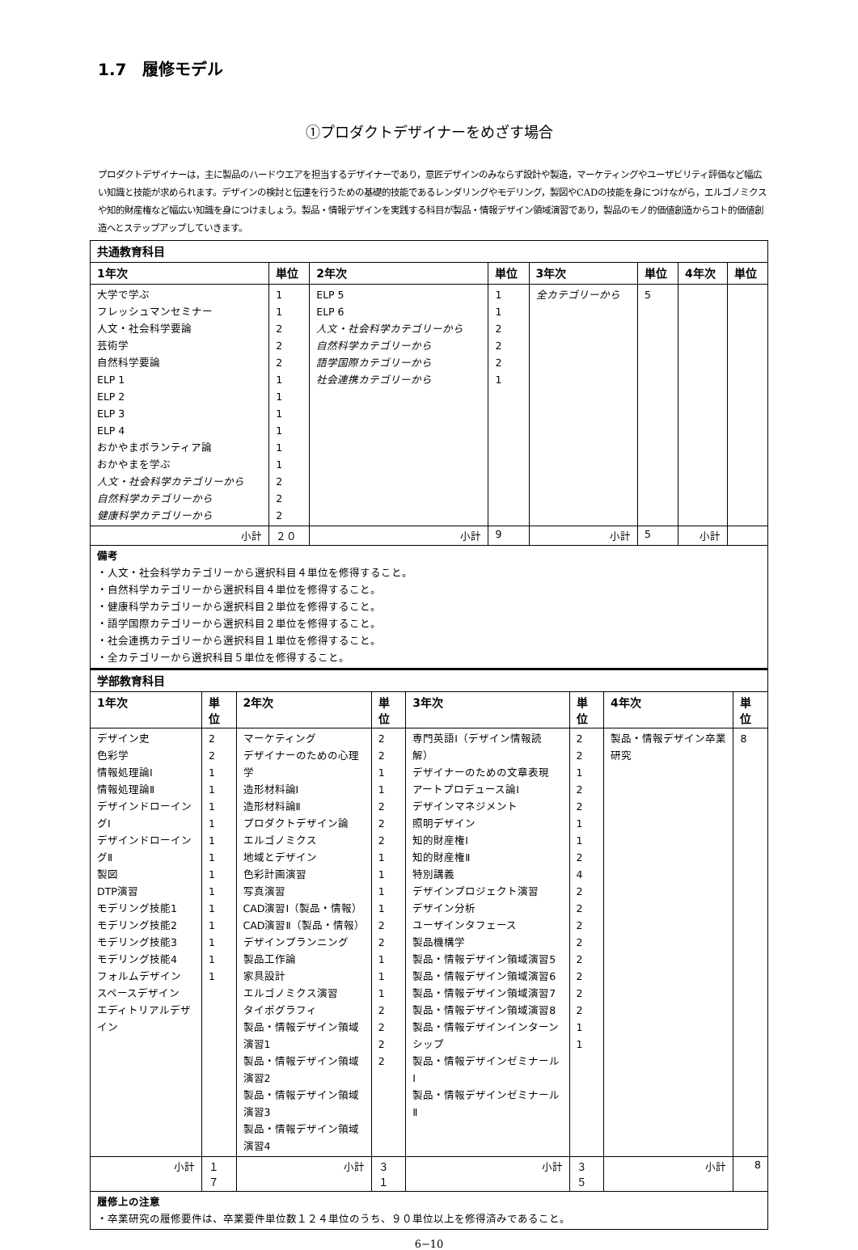1.7　履修モデル
①プロダクトデザイナーをめざす場合
プロダクトデザイナーは，主に製品のハードウエアを担当するデザイナーであり，意匠デザインのみならず設計や製造，マーケティングやユーザビリティ評価など幅広い知識と技能が求められます。デザインの検討と伝達を行うための基礎的技能であるレンダリングやモデリング，製図やCADの技能を身につけながら，エルゴノミクスや知的財産権など幅広い知識を身につけましょう。製品・情報デザインを実践する科目が製品・情報デザイン領域演習であり，製品のモノ的価値創造からコト的価値創造へとステップアップしていきます。
| 共通教育科目 | | | | | | | |
| --- | --- | --- | --- | --- | --- | --- | --- |
| 1年次 | 単位 | 2年次 | 単位 | 3年次 | 単位 | 4年次 | 単位 |
| 大学で学ぶ フレッシュマンセミナー 人文・社会科学要論 芸術学 自然科学要論 ELP 1 ELP 2 ELP 3 ELP 4 おかやまボランティア論 おかやまを学ぶ 人文・社会科学カテゴリーから 自然科学カテゴリーから 健康科学カテゴリーから | 1 1 2 2 2 1 1 1 1 1 1 2 2 2 | ELP 5 ELP 6 人文・社会科学カテゴリーから 自然科学カテゴリーから 語学国際カテゴリーから 社会連携カテゴリーから | 1 1 2 2 2 1 | 全カテゴリーから | 5 | | |
| 小計 | ２０ | 小計 | 9 | 小計 | 5 | 小計 | |
| 備考 ・人文・社会科学カテゴリーから選択科目４単位を修得すること。 ・自然科学カテゴリーから選択科目４単位を修得すること。 ・健康科学カテゴリーから選択科目２単位を修得すること。 ・語学国際カテゴリーから選択科目２単位を修得すること。 ・社会連携カテゴリーから選択科目１単位を修得すること。 ・全カテゴリーから選択科目５単位を修得すること。 | | | | | | | |
| 学部教育科目 | | | | | | | |
| --- | --- | --- | --- | --- | --- | --- | --- |
| 1年次 | 単位 | 2年次 | 単位 | 3年次 | 単位 | 4年次 | 単位 |
| デザイン史 色彩学 情報処理論Ⅰ 情報処理論Ⅱ デザインドローイングⅠ デザインドローイングⅡ 製図 DTP演習 モデリング技能1 モデリング技能2 モデリング技能3 モデリング技能4 フォルムデザイン スペースデザイン エディトリアルデザイン | 2 2 1 1 1 1 1 1 1 1 1 1 1 1 1 | マーケティング デザイナーのための心理学 造形材料論Ⅰ 造形材料論Ⅱ プロダクトデザイン論 エルゴノミクス 地域とデザイン 色彩計画演習 写真演習 CAD演習Ⅰ（製品・情報） CAD演習Ⅱ（製品・情報） デザインプランニング 製品工作論 家具設計 エルゴノミクス演習 タイポグラフィ 製品・情報デザイン領域演習1 製品・情報デザイン領域演習2 製品・情報デザイン領域演習3 製品・情報デザイン領域演習4 | 2 2 1 1 2 2 2 1 1 1 1 2 2 1 1 1 2 2 2 2 | 専門英語Ⅰ（デザイン情報読解） デザイナーのための文章表現 アートプロデュース論Ⅰ デザインマネジメント 照明デザイン 知的財産権Ⅰ 知的財産権Ⅱ 特別講義 デザインプロジェクト演習 デザイン分析 ユーザインタフェース 製品機構学 製品・情報デザイン領域演習5 製品・情報デザイン領域演習6 製品・情報デザイン領域演習7 製品・情報デザイン領域演習8 製品・情報デザインインターンシップ 製品・情報デザインゼミナールⅠ 製品・情報デザインゼミナールⅡ | 2 2 1 2 2 1 1 2 4 2 2 2 2 2 2 2 2 1 1 | 製品・情報デザイン卒業研究 | 8 |
| 小計 | １７ | 小計 | ３１ | 小計 | ３５ | 小計 | 8 |
| 履修上の注意 ・卒業研究の履修要件は、卒業要件単位数１２４単位のうち、９０単位以上を修得済みであること。 | | | | | | | |
6−10